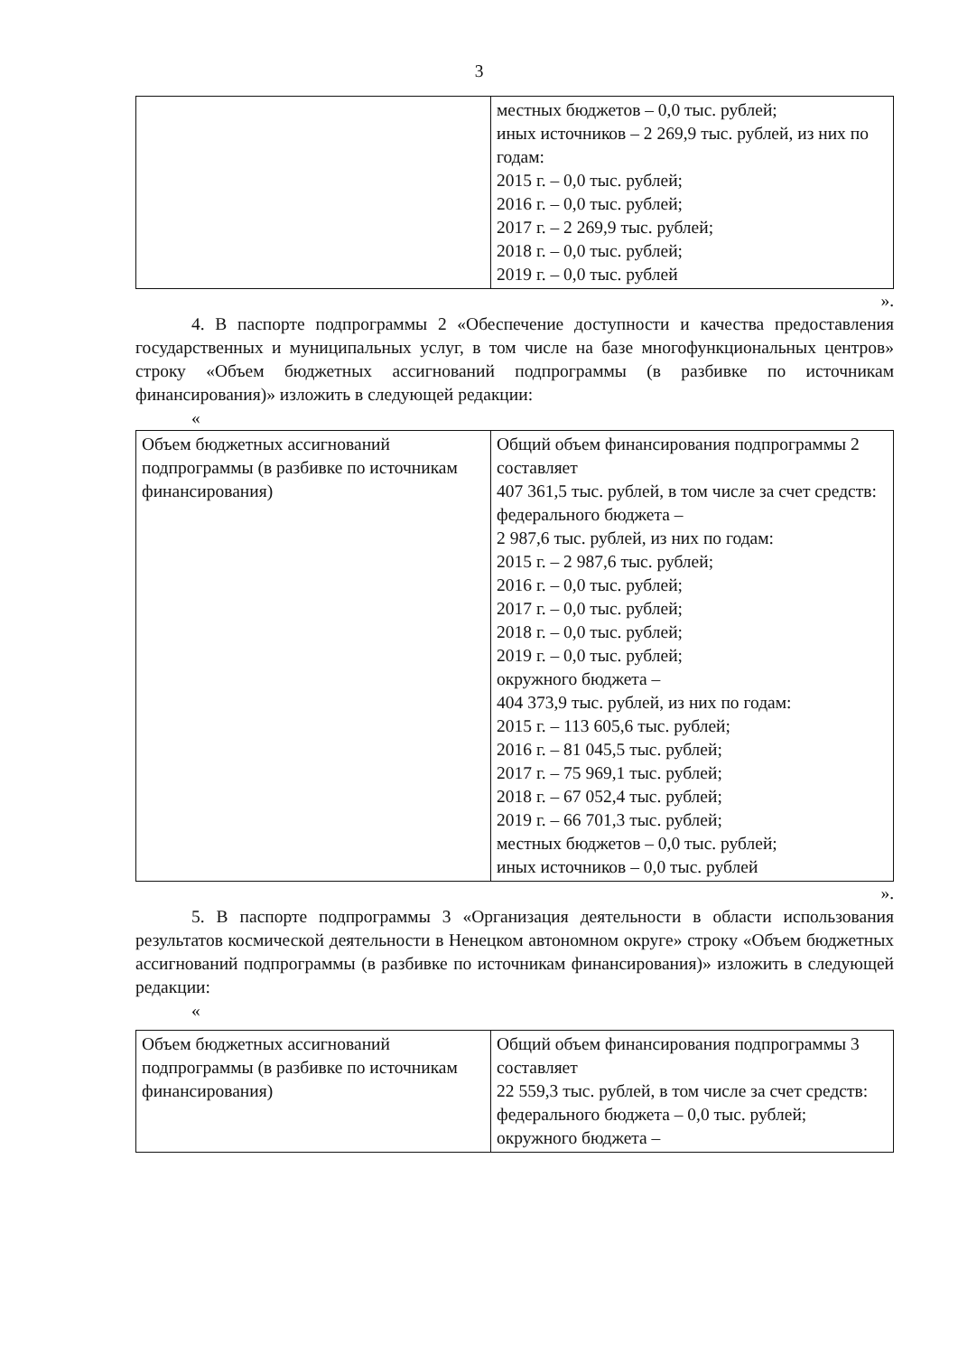3
| | местных бюджетов – 0,0 тыс. рублей; иных источников – 2 269,9 тыс. рублей, из них по годам: 2015 г. – 0,0 тыс. рублей; 2016 г. – 0,0 тыс. рублей; 2017 г. – 2 269,9 тыс. рублей; 2018 г. – 0,0 тыс. рублей; 2019 г. – 0,0 тыс. рублей |
».
4. В паспорте подпрограммы 2 «Обеспечение доступности и качества предоставления государственных и муниципальных услуг, в том числе на базе многофункциональных центров» строку «Объем бюджетных ассигнований подпрограммы (в разбивке по источникам финансирования)» изложить в следующей редакции:
«
| Объем бюджетных ассигнований подпрограммы (в разбивке по источникам финансирования) | Общий объем финансирования подпрограммы 2 составляет 407 361,5 тыс. рублей, в том числе за счет средств: федерального бюджета – 2 987,6 тыс. рублей, из них по годам: 2015 г. – 2 987,6 тыс. рублей; 2016 г. – 0,0 тыс. рублей; 2017 г. – 0,0 тыс. рублей; 2018 г. – 0,0 тыс. рублей; 2019 г. – 0,0 тыс. рублей; окружного бюджета – 404 373,9 тыс. рублей, из них по годам: 2015 г. – 113 605,6 тыс. рублей; 2016 г. – 81 045,5 тыс. рублей; 2017 г. – 75 969,1 тыс. рублей; 2018 г. – 67 052,4 тыс. рублей; 2019 г. – 66 701,3 тыс. рублей; местных бюджетов – 0,0 тыс. рублей; иных источников – 0,0 тыс. рублей |
».
5. В паспорте подпрограммы 3 «Организация деятельности в области использования результатов космической деятельности в Ненецком автономном округе» строку «Объем бюджетных ассигнований подпрограммы (в разбивке по источникам финансирования)» изложить в следующей редакции:
«
| Объем бюджетных ассигнований подпрограммы (в разбивке по источникам финансирования) | Общий объем финансирования подпрограммы 3 составляет 22 559,3 тыс. рублей, в том числе за счет средств: федерального бюджета – 0,0 тыс. рублей; окружного бюджета – |